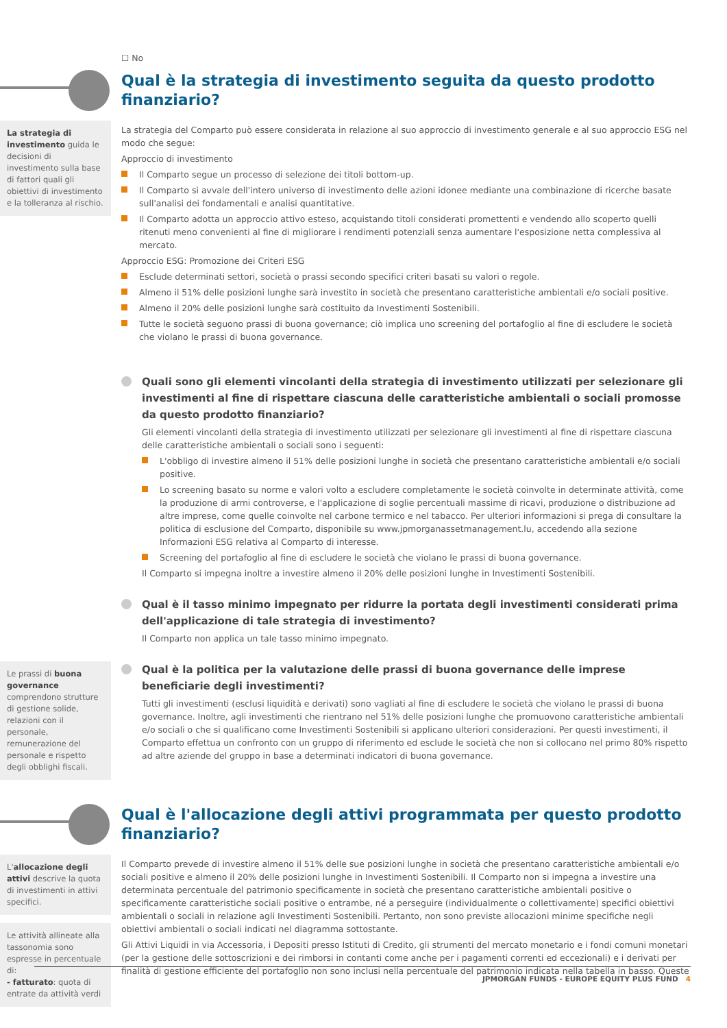☐ No
Qual è la strategia di investimento seguita da questo prodotto finanziario?
La strategia di investimento guida le decisioni di investimento sulla base di fattori quali gli obiettivi di investimento e la tolleranza al rischio.
La strategia del Comparto può essere considerata in relazione al suo approccio di investimento generale e al suo approccio ESG nel modo che segue:
Approccio di investimento
Il Comparto segue un processo di selezione dei titoli bottom-up.
Il Comparto si avvale dell'intero universo di investimento delle azioni idonee mediante una combinazione di ricerche basate sull'analisi dei fondamentali e analisi quantitative.
Il Comparto adotta un approccio attivo esteso, acquistando titoli considerati promettenti e vendendo allo scoperto quelli ritenuti meno convenienti al fine di migliorare i rendimenti potenziali senza aumentare l'esposizione netta complessiva al mercato.
Approccio ESG: Promozione dei Criteri ESG
Esclude determinati settori, società o prassi secondo specifici criteri basati su valori o regole.
Almeno il 51% delle posizioni lunghe sarà investito in società che presentano caratteristiche ambientali e/o sociali positive.
Almeno il 20% delle posizioni lunghe sarà costituito da Investimenti Sostenibili.
Tutte le società seguono prassi di buona governance; ciò implica uno screening del portafoglio al fine di escludere le società che violano le prassi di buona governance.
Quali sono gli elementi vincolanti della strategia di investimento utilizzati per selezionare gli investimenti al fine di rispettare ciascuna delle caratteristiche ambientali o sociali promosse da questo prodotto finanziario?
Gli elementi vincolanti della strategia di investimento utilizzati per selezionare gli investimenti al fine di rispettare ciascuna delle caratteristiche ambientali o sociali sono i seguenti:
L'obbligo di investire almeno il 51% delle posizioni lunghe in società che presentano caratteristiche ambientali e/o sociali positive.
Lo screening basato su norme e valori volto a escludere completamente le società coinvolte in determinate attività, come la produzione di armi controverse, e l'applicazione di soglie percentuali massime di ricavi, produzione o distribuzione ad altre imprese, come quelle coinvolte nel carbone termico e nel tabacco. Per ulteriori informazioni si prega di consultare la politica di esclusione del Comparto, disponibile su www.jpmorganassetmanagement.lu, accedendo alla sezione Informazioni ESG relativa al Comparto di interesse.
Screening del portafoglio al fine di escludere le società che violano le prassi di buona governance.
Il Comparto si impegna inoltre a investire almeno il 20% delle posizioni lunghe in Investimenti Sostenibili.
Qual è il tasso minimo impegnato per ridurre la portata degli investimenti considerati prima dell'applicazione di tale strategia di investimento?
Il Comparto non applica un tale tasso minimo impegnato.
Le prassi di buona governance comprendono strutture di gestione solide, relazioni con il personale, remunerazione del personale e rispetto degli obblighi fiscali.
Qual è la politica per la valutazione delle prassi di buona governance delle imprese beneficiarie degli investimenti?
Tutti gli investimenti (esclusi liquidità e derivati) sono vagliati al fine di escludere le società che violano le prassi di buona governance. Inoltre, agli investimenti che rientrano nel 51% delle posizioni lunghe che promuovono caratteristiche ambientali e/o sociali o che si qualificano come Investimenti Sostenibili si applicano ulteriori considerazioni. Per questi investimenti, il Comparto effettua un confronto con un gruppo di riferimento ed esclude le società che non si collocano nel primo 80% rispetto ad altre aziende del gruppo in base a determinati indicatori di buona governance.
Qual è l'allocazione degli attivi programmata per questo prodotto finanziario?
L'allocazione degli attivi descrive la quota di investimenti in attivi specifici.
Le attività allineate alla tassonomia sono espresse in percentuale di:
- fatturato: quota di entrate da attività verdi
Il Comparto prevede di investire almeno il 51% delle sue posizioni lunghe in società che presentano caratteristiche ambientali e/o sociali positive e almeno il 20% delle posizioni lunghe in Investimenti Sostenibili. Il Comparto non si impegna a investire una determinata percentuale del patrimonio specificamente in società che presentano caratteristiche ambientali positive o specificamente caratteristiche sociali positive o entrambe, né a perseguire (individualmente o collettivamente) specifici obiettivi ambientali o sociali in relazione agli Investimenti Sostenibili. Pertanto, non sono previste allocazioni minime specifiche negli obiettivi ambientali o sociali indicati nel diagramma sottostante.
Gli Attivi Liquidi in via Accessoria, i Depositi presso Istituti di Credito, gli strumenti del mercato monetario e i fondi comuni monetari (per la gestione delle sottoscrizioni e dei rimborsi in contanti come anche per i pagamenti correnti ed eccezionali) e i derivati per finalità di gestione efficiente del portafoglio non sono inclusi nella percentuale del patrimonio indicata nella tabella in basso. Queste
JPMORGAN FUNDS - EUROPE EQUITY PLUS FUND 4